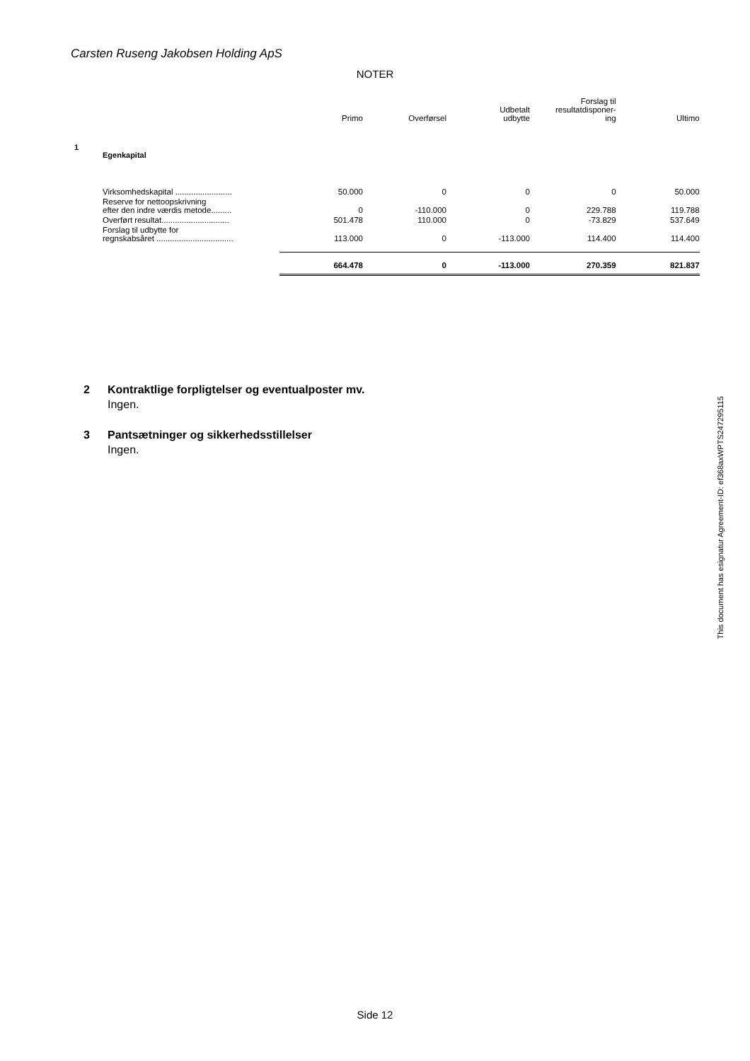Carsten Ruseng Jakobsen Holding ApS
NOTER
| | | Primo | Overførsel | Udbetalt udbytte | Forslag til resultatdisponer-ing | Ultimo |
| --- | --- | --- | --- | --- | --- | --- |
| 1 | Egenkapital | | | | | |
| | Virksomhedskapital ......................... | 50.000 | 0 | 0 | 0 | 50.000 |
| | Reserve for nettoopskrivning efter den indre værdis metode......... | 0 | -110.000 | 0 | 229.788 | 119.788 |
| | Overført resultat.............................. | 501.478 | 110.000 | 0 | -73.829 | 537.649 |
| | Forslag til udbytte for regnskabsåret .................................. | 113.000 | 0 | -113.000 | 114.400 | 114.400 |
| | | 664.478 | 0 | -113.000 | 270.359 | 821.837 |
2 Kontraktlige forpligtelser og eventualposter mv.
Ingen.
3 Pantsætninger og sikkerhedsstillelser
Ingen.
Side 12
This document has esignatur Agreement-ID: ef368axWPTS247295115